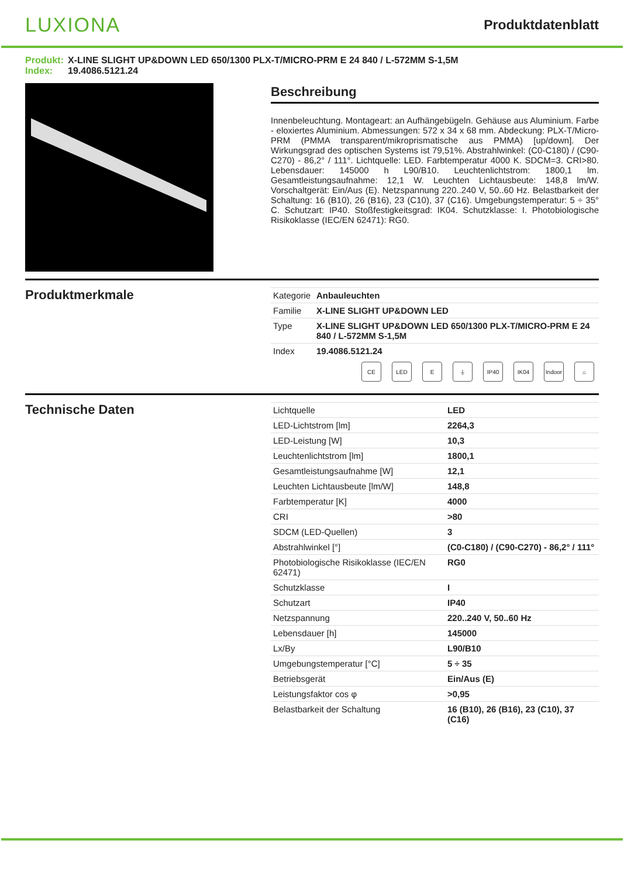LUXIONA
Produktdatenblatt
Produkt: X-LINE SLIGHT UP&DOWN LED 650/1300 PLX-T/MICRO-PRM E 24 840 / L-572MM S-1,5M
Index: 19.4086.5121.24
Beschreibung
Innenbeleuchtung. Montageart: an Aufhängebügeln. Gehäuse aus Aluminium. Farbe - eloxiertes Aluminium. Abmessungen: 572 x 34 x 68 mm. Abdeckung: PLX-T/Micro-PRM (PMMA transparent/mikroprismatische aus PMMA) [up/down]. Der Wirkungsgrad des optischen Systems ist 79,51%. Abstrahlwinkel: (C0-C180) / (C90-C270) - 86,2° / 111°. Lichtquelle: LED. Farbtemperatur 4000 K. SDCM=3. CRI>80. Lebensdauer: 145000 h L90/B10. Leuchtenlichtstrom: 1800,1 lm. Gesamtleistungsaufnahme: 12,1 W. Leuchten Lichtausbeute: 148,8 lm/W. Vorschaltgerät: Ein/Aus (E). Netzspannung 220..240 V, 50..60 Hz. Belastbarkeit der Schaltung: 16 (B10), 26 (B16), 23 (C10), 37 (C16). Umgebungstemperatur: 5 ÷ 35° C. Schutzart: IP40. Stoßfestigkeitsgrad: IK04. Schutzklasse: I. Photobiologische Risikoklasse (IEC/EN 62471): RG0.
Produktmerkmale
| Kategorie | Anbauleuchten |
| Familie | X-LINE SLIGHT UP&DOWN LED |
| Type | X-LINE SLIGHT UP&DOWN LED 650/1300 PLX-T/MICRO-PRM E 24 840 / L-572MM S-1,5M |
| Index | 19.4086.5121.24 |
CE LED E ⏚ IP40 IK04 Indoor ⌂
Technische Daten
| Lichtquelle | LED |
| LED-Lichtstrom [lm] | 2264,3 |
| LED-Leistung [W] | 10,3 |
| Leuchtenlichtstrom [lm] | 1800,1 |
| Gesamtleistungsaufnahme [W] | 12,1 |
| Leuchten Lichtausbeute [lm/W] | 148,8 |
| Farbtemperatur [K] | 4000 |
| CRI | >80 |
| SDCM (LED-Quellen) | 3 |
| Abstrahlwinkel [°] | (C0-C180) / (C90-C270) - 86,2° / 111° |
| Photobiologische Risikoklasse (IEC/EN 62471) | RG0 |
| Schutzklasse | I |
| Schutzart | IP40 |
| Netzspannung | 220..240 V, 50..60 Hz |
| Lebensdauer [h] | 145000 |
| Lx/By | L90/B10 |
| Umgebungstemperatur [°C] | 5 ÷ 35 |
| Betriebsgerät | Ein/Aus (E) |
| Leistungsfaktor cos φ | >0,95 |
| Belastbarkeit der Schaltung | 16 (B10), 26 (B16), 23 (C10), 37 (C16) |